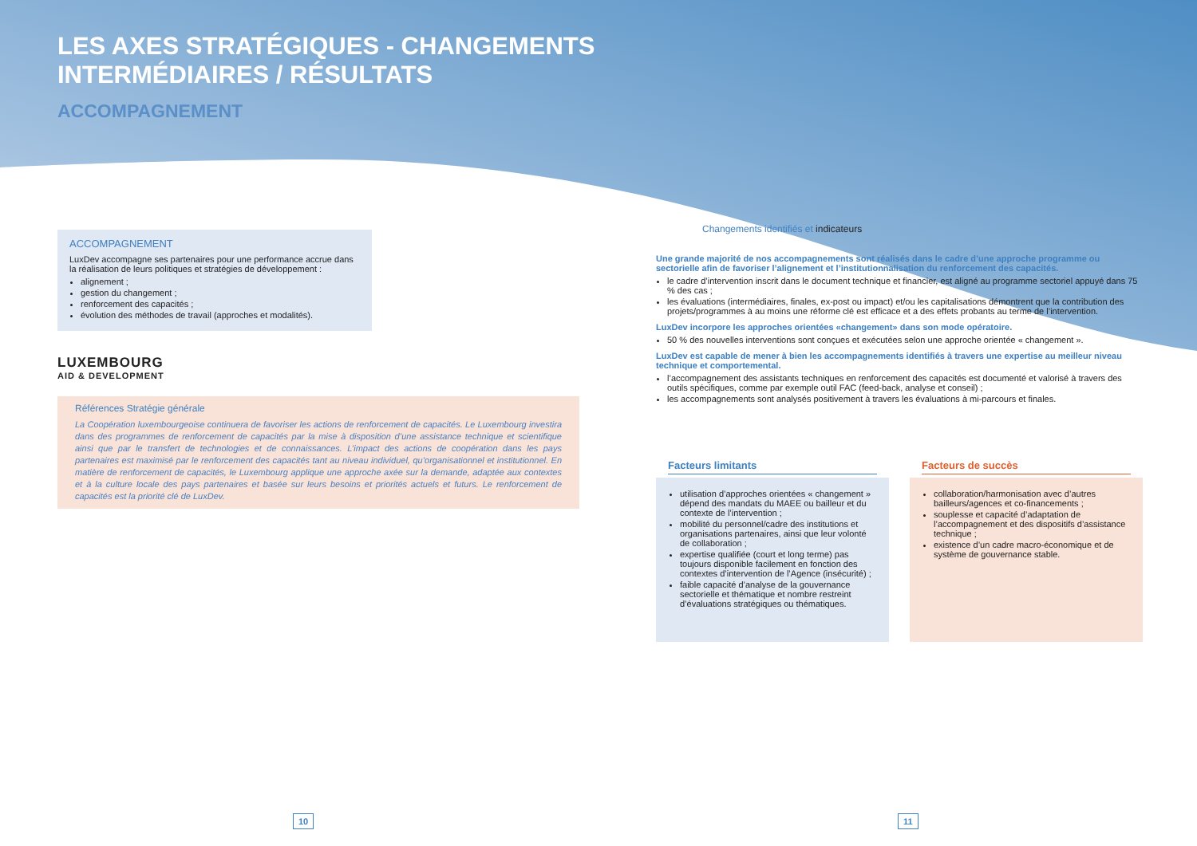LES AXES STRATÉGIQUES - CHANGEMENTS INTERMÉDIAIRES / RÉSULTATS
ACCOMPAGNEMENT
ACCOMPAGNEMENT
LuxDev accompagne ses partenaires pour une performance accrue dans la réalisation de leurs politiques et stratégies de développement :
alignement ;
gestion du changement ;
renforcement des capacités ;
évolution des méthodes de travail (approches et modalités).
LUXEMBOURG
AID & DEVELOPMENT
Références Stratégie générale
La Coopération luxembourgeoise continuera de favoriser les actions de renforcement de capacités. Le Luxembourg investira dans des programmes de renforcement de capacités par la mise à disposition d’une assistance technique et scientifique ainsi que par le transfert de technologies et de connaissances. L’impact des actions de coopération dans les pays partenaires est maximisé par le renforcement des capacités tant au niveau individuel, qu’organisationnel et institutionnel. En matière de renforcement de capacités, le Luxembourg applique une approche axée sur la demande, adaptée aux contextes et à la culture locale des pays partenaires et basée sur leurs besoins et priorités actuels et futurs. Le renforcement de capacités est la priorité clé de LuxDev.
Changements identifiés et indicateurs
Une grande majorité de nos accompagnements sont réalisés dans le cadre d’une approche programme ou sectorielle afin de favoriser l’alignement et l’institutionnalisation du renforcement des capacités.
le cadre d’intervention inscrit dans le document technique et financier, est aligné au programme sectoriel appuyé dans 75 % des cas ;
les évaluations (intermédiaires, finales, ex-post ou impact) et/ou les capitalisations démontrent que la contribution des projets/programmes à au moins une réforme clé est efficace et a des effets probants au terme de l’intervention.
LuxDev incorpore les approches orientées «changement» dans son mode opératoire.
50 % des nouvelles interventions sont conçues et exécutées selon une approche orientée « changement ».
LuxDev est capable de mener à bien les accompagnements identifiés à travers une expertise au meilleur niveau technique et comportemental.
l’accompagnement des assistants techniques en renforcement des capacités est documenté et valorisé à travers des outils spécifiques, comme par exemple outil FAC (feed-back, analyse et conseil) ;
les accompagnements sont analysés positivement à travers les évaluations à mi-parcours et finales.
Facteurs limitants
utilisation d’approches orientées « changement » dépend des mandats du MAEE ou bailleur et du contexte de l’intervention ;
mobilité du personnel/cadre des institutions et organisations partenaires, ainsi que leur volonté de collaboration ;
expertise qualifiée (court et long terme) pas toujours disponible facilement en fonction des contextes d’intervention de l’Agence (insécurité) ;
faible capacité d’analyse de la gouvernance sectorielle et thématique et nombre restreint d’évaluations stratégiques ou thématiques.
Facteurs de succès
collaboration/harmonisation avec d’autres bailleurs/agences et co-financements ;
souplesse et capacité d’adaptation de l’accompagnement et des dispositifs d’assistance technique ;
existence d’un cadre macro-économique et de système de gouvernance stable.
10 11